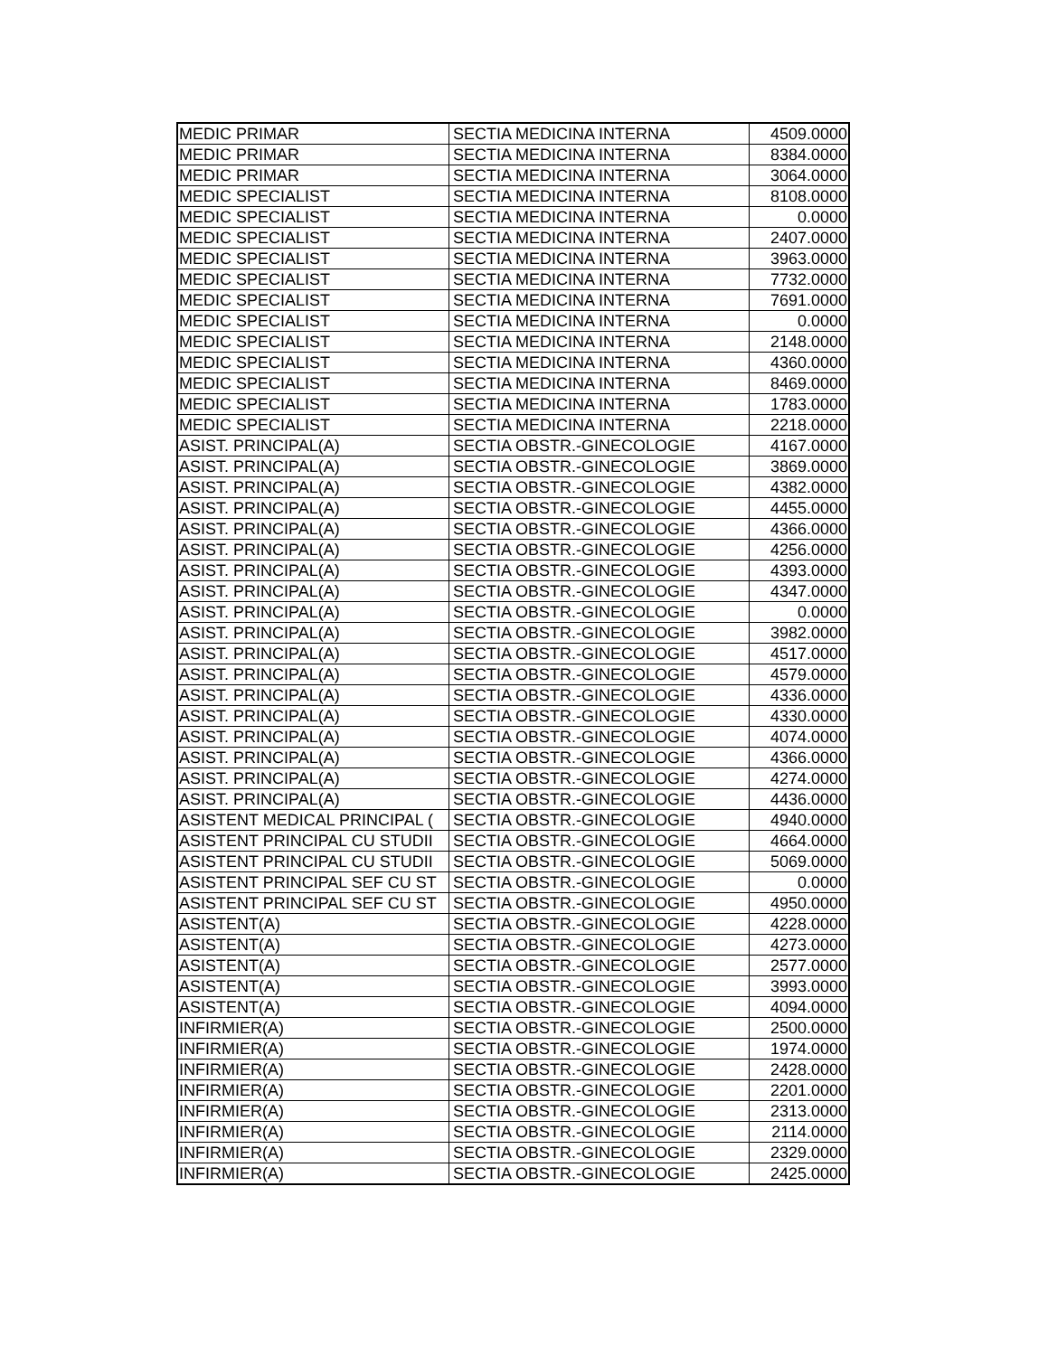| MEDIC PRIMAR | SECTIA MEDICINA INTERNA | 4509.0000 |
| MEDIC PRIMAR | SECTIA MEDICINA INTERNA | 8384.0000 |
| MEDIC PRIMAR | SECTIA MEDICINA INTERNA | 3064.0000 |
| MEDIC SPECIALIST | SECTIA MEDICINA INTERNA | 8108.0000 |
| MEDIC SPECIALIST | SECTIA MEDICINA INTERNA | 0.0000 |
| MEDIC SPECIALIST | SECTIA MEDICINA INTERNA | 2407.0000 |
| MEDIC SPECIALIST | SECTIA MEDICINA INTERNA | 3963.0000 |
| MEDIC SPECIALIST | SECTIA MEDICINA INTERNA | 7732.0000 |
| MEDIC SPECIALIST | SECTIA MEDICINA INTERNA | 7691.0000 |
| MEDIC SPECIALIST | SECTIA MEDICINA INTERNA | 0.0000 |
| MEDIC SPECIALIST | SECTIA MEDICINA INTERNA | 2148.0000 |
| MEDIC SPECIALIST | SECTIA MEDICINA INTERNA | 4360.0000 |
| MEDIC SPECIALIST | SECTIA MEDICINA INTERNA | 8469.0000 |
| MEDIC SPECIALIST | SECTIA MEDICINA INTERNA | 1783.0000 |
| MEDIC SPECIALIST | SECTIA MEDICINA INTERNA | 2218.0000 |
| ASIST. PRINCIPAL(A) | SECTIA OBSTR.-GINECOLOGIE | 4167.0000 |
| ASIST. PRINCIPAL(A) | SECTIA OBSTR.-GINECOLOGIE | 3869.0000 |
| ASIST. PRINCIPAL(A) | SECTIA OBSTR.-GINECOLOGIE | 4382.0000 |
| ASIST. PRINCIPAL(A) | SECTIA OBSTR.-GINECOLOGIE | 4455.0000 |
| ASIST. PRINCIPAL(A) | SECTIA OBSTR.-GINECOLOGIE | 4366.0000 |
| ASIST. PRINCIPAL(A) | SECTIA OBSTR.-GINECOLOGIE | 4256.0000 |
| ASIST. PRINCIPAL(A) | SECTIA OBSTR.-GINECOLOGIE | 4393.0000 |
| ASIST. PRINCIPAL(A) | SECTIA OBSTR.-GINECOLOGIE | 4347.0000 |
| ASIST. PRINCIPAL(A) | SECTIA OBSTR.-GINECOLOGIE | 0.0000 |
| ASIST. PRINCIPAL(A) | SECTIA OBSTR.-GINECOLOGIE | 3982.0000 |
| ASIST. PRINCIPAL(A) | SECTIA OBSTR.-GINECOLOGIE | 4517.0000 |
| ASIST. PRINCIPAL(A) | SECTIA OBSTR.-GINECOLOGIE | 4579.0000 |
| ASIST. PRINCIPAL(A) | SECTIA OBSTR.-GINECOLOGIE | 4336.0000 |
| ASIST. PRINCIPAL(A) | SECTIA OBSTR.-GINECOLOGIE | 4330.0000 |
| ASIST. PRINCIPAL(A) | SECTIA OBSTR.-GINECOLOGIE | 4074.0000 |
| ASIST. PRINCIPAL(A) | SECTIA OBSTR.-GINECOLOGIE | 4366.0000 |
| ASIST. PRINCIPAL(A) | SECTIA OBSTR.-GINECOLOGIE | 4274.0000 |
| ASIST. PRINCIPAL(A) | SECTIA OBSTR.-GINECOLOGIE | 4436.0000 |
| ASISTENT MEDICAL PRINCIPAL ( | SECTIA OBSTR.-GINECOLOGIE | 4940.0000 |
| ASISTENT PRINCIPAL CU STUDII | SECTIA OBSTR.-GINECOLOGIE | 4664.0000 |
| ASISTENT PRINCIPAL CU STUDII | SECTIA OBSTR.-GINECOLOGIE | 5069.0000 |
| ASISTENT PRINCIPAL SEF CU ST | SECTIA OBSTR.-GINECOLOGIE | 0.0000 |
| ASISTENT PRINCIPAL SEF CU ST | SECTIA OBSTR.-GINECOLOGIE | 4950.0000 |
| ASISTENT(A) | SECTIA OBSTR.-GINECOLOGIE | 4228.0000 |
| ASISTENT(A) | SECTIA OBSTR.-GINECOLOGIE | 4273.0000 |
| ASISTENT(A) | SECTIA OBSTR.-GINECOLOGIE | 2577.0000 |
| ASISTENT(A) | SECTIA OBSTR.-GINECOLOGIE | 3993.0000 |
| ASISTENT(A) | SECTIA OBSTR.-GINECOLOGIE | 4094.0000 |
| INFIRMIER(A) | SECTIA OBSTR.-GINECOLOGIE | 2500.0000 |
| INFIRMIER(A) | SECTIA OBSTR.-GINECOLOGIE | 1974.0000 |
| INFIRMIER(A) | SECTIA OBSTR.-GINECOLOGIE | 2428.0000 |
| INFIRMIER(A) | SECTIA OBSTR.-GINECOLOGIE | 2201.0000 |
| INFIRMIER(A) | SECTIA OBSTR.-GINECOLOGIE | 2313.0000 |
| INFIRMIER(A) | SECTIA OBSTR.-GINECOLOGIE | 2114.0000 |
| INFIRMIER(A) | SECTIA OBSTR.-GINECOLOGIE | 2329.0000 |
| INFIRMIER(A) | SECTIA OBSTR.-GINECOLOGIE | 2425.0000 |